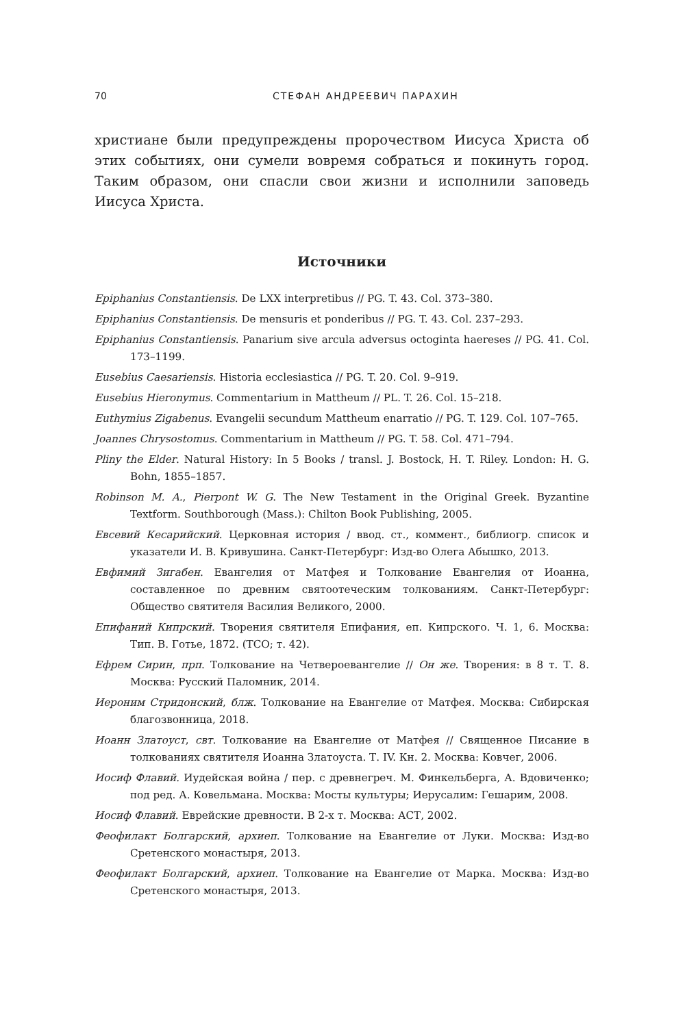70 СТЕФАН АНДРЕЕВИЧ ПАРАХИН
христиане были предупреждены пророчеством Иисуса Христа об этих событиях, они сумели вовремя собраться и покинуть город. Таким образом, они спасли свои жизни и исполнили заповедь Иисуса Христа.
Источники
Epiphanius Constantiensis. De LXX interpretibus // PG. T. 43. Col. 373–380.
Epiphanius Constantiensis. De mensuris et ponderibus // PG. T. 43. Col. 237–293.
Epiphanius Constantiensis. Panarium sive arcula adversus octoginta haereses // PG. 41. Col. 173–1199.
Eusebius Caesariensis. Historia ecclesiastica // PG. T. 20. Col. 9–919.
Eusebius Hieronymus. Commentarium in Mattheum // PL. T. 26. Col. 15–218.
Euthymius Zigabenus. Evangelii secundum Mattheum enarratio // PG. T. 129. Col. 107–765.
Joannes Chrysostomus. Commentarium in Mattheum // PG. T. 58. Col. 471–794.
Pliny the Elder. Natural History: In 5 Books / transl. J. Bostock, H. T. Riley. London: H. G. Bohn, 1855–1857.
Robinson M. A., Pierpont W. G. The New Testament in the Original Greek. Byzantine Textform. Southborough (Mass.): Chilton Book Publishing, 2005.
Евсевий Кесарийский. Церковная история / ввод. ст., коммент., библиогр. список и указатели И. В. Кривушина. Санкт-Петербург: Изд-во Олега Абышко, 2013.
Евфимий Зигабен. Евангелия от Матфея и Толкование Евангелия от Иоанна, составленное по древним святоотеческим толкованиям. Санкт-Петербург: Общество святителя Василия Великого, 2000.
Епифаний Кипрский. Творения святителя Епифания, еп. Кипрского. Ч. 1, 6. Москва: Тип. В. Готье, 1872. (ТСО; т. 42).
Ефрем Сирин, прп. Толкование на Четвероевангелие // Он же. Творения: в 8 т. Т. 8. Москва: Русский Паломник, 2014.
Иероним Стридонский, блж. Толкование на Евангелие от Матфея. Москва: Сибирская благозвонница, 2018.
Иоанн Златоуст, свт. Толкование на Евангелие от Матфея // Священное Писание в толкованиях святителя Иоанна Златоуста. Т. IV. Кн. 2. Москва: Ковчег, 2006.
Иосиф Флавий. Иудейская война / пер. с древнегреч. М. Финкельберга, А. Вдовиченко; под ред. А. Ковельмана. Москва: Мосты культуры; Иерусалим: Гешарим, 2008.
Иосиф Флавий. Еврейские древности. В 2-х т. Москва: АСТ, 2002.
Феофилакт Болгарский, архиеп. Толкование на Евангелие от Луки. Москва: Изд-во Сретенского монастыря, 2013.
Феофилакт Болгарский, архиеп. Толкование на Евангелие от Марка. Москва: Изд-во Сретенского монастыря, 2013.